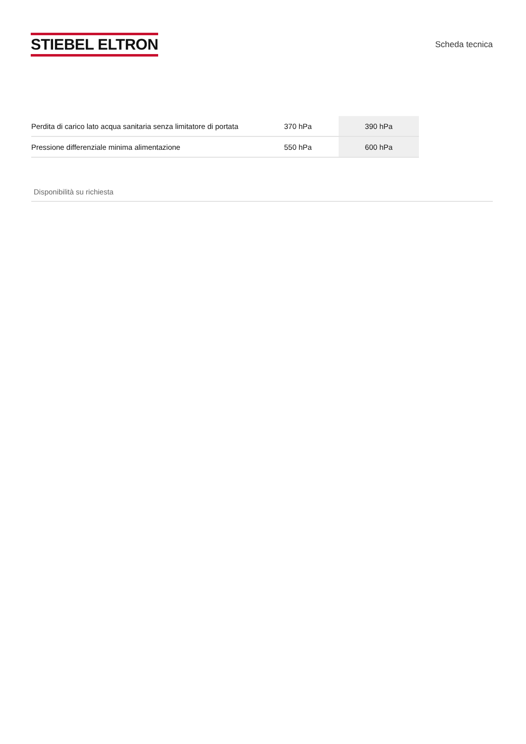STIEBEL ELTRON
Scheda tecnica
| Perdita di carico lato acqua sanitaria senza limitatore di portata | 370 hPa | 390 hPa |
| Pressione differenziale minima alimentazione | 550 hPa | 600 hPa |
Disponibilità su richiesta